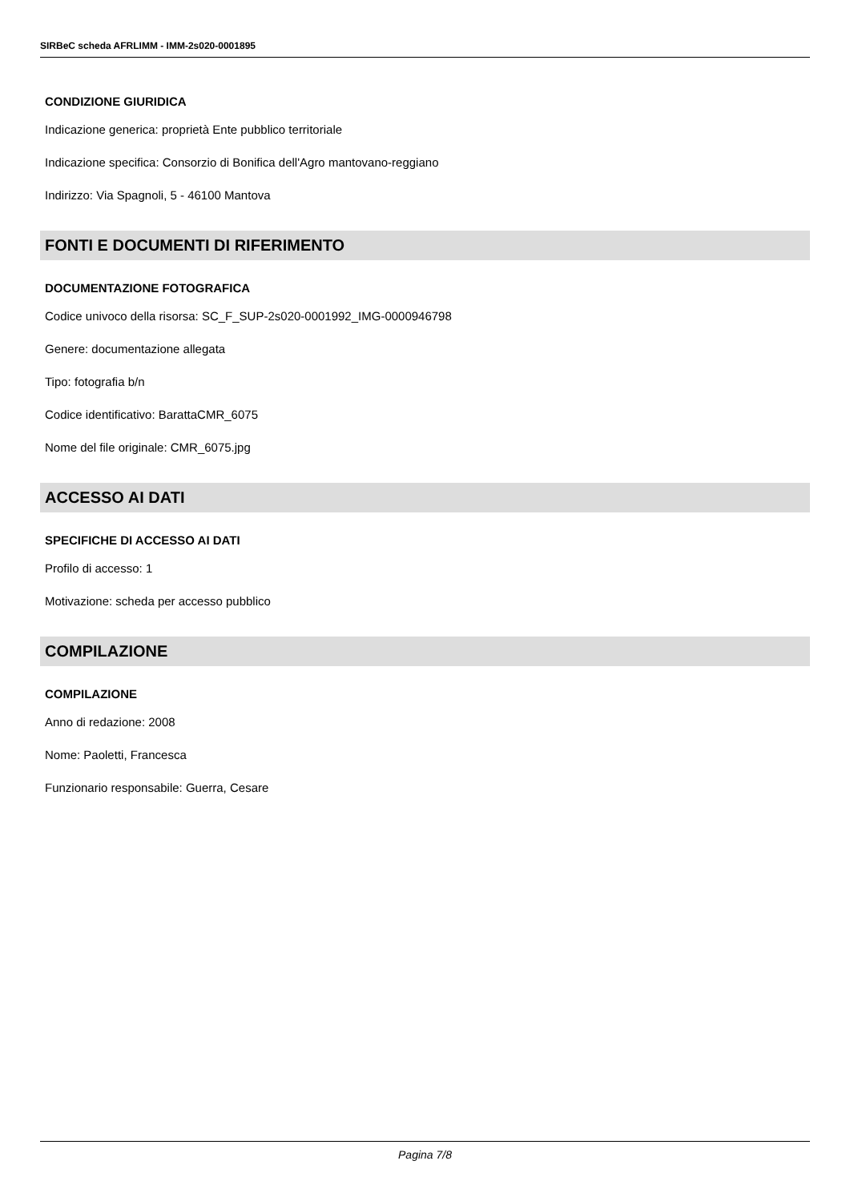SIRBeC scheda AFRLIMM - IMM-2s020-0001895
CONDIZIONE GIURIDICA
Indicazione generica: proprietà Ente pubblico territoriale
Indicazione specifica: Consorzio di Bonifica dell'Agro mantovano-reggiano
Indirizzo: Via Spagnoli, 5 - 46100 Mantova
FONTI E DOCUMENTI DI RIFERIMENTO
DOCUMENTAZIONE FOTOGRAFICA
Codice univoco della risorsa: SC_F_SUP-2s020-0001992_IMG-0000946798
Genere: documentazione allegata
Tipo: fotografia b/n
Codice identificativo: BarattaCMR_6075
Nome del file originale: CMR_6075.jpg
ACCESSO AI DATI
SPECIFICHE DI ACCESSO AI DATI
Profilo di accesso: 1
Motivazione: scheda per accesso pubblico
COMPILAZIONE
COMPILAZIONE
Anno di redazione: 2008
Nome: Paoletti, Francesca
Funzionario responsabile: Guerra, Cesare
Pagina 7/8